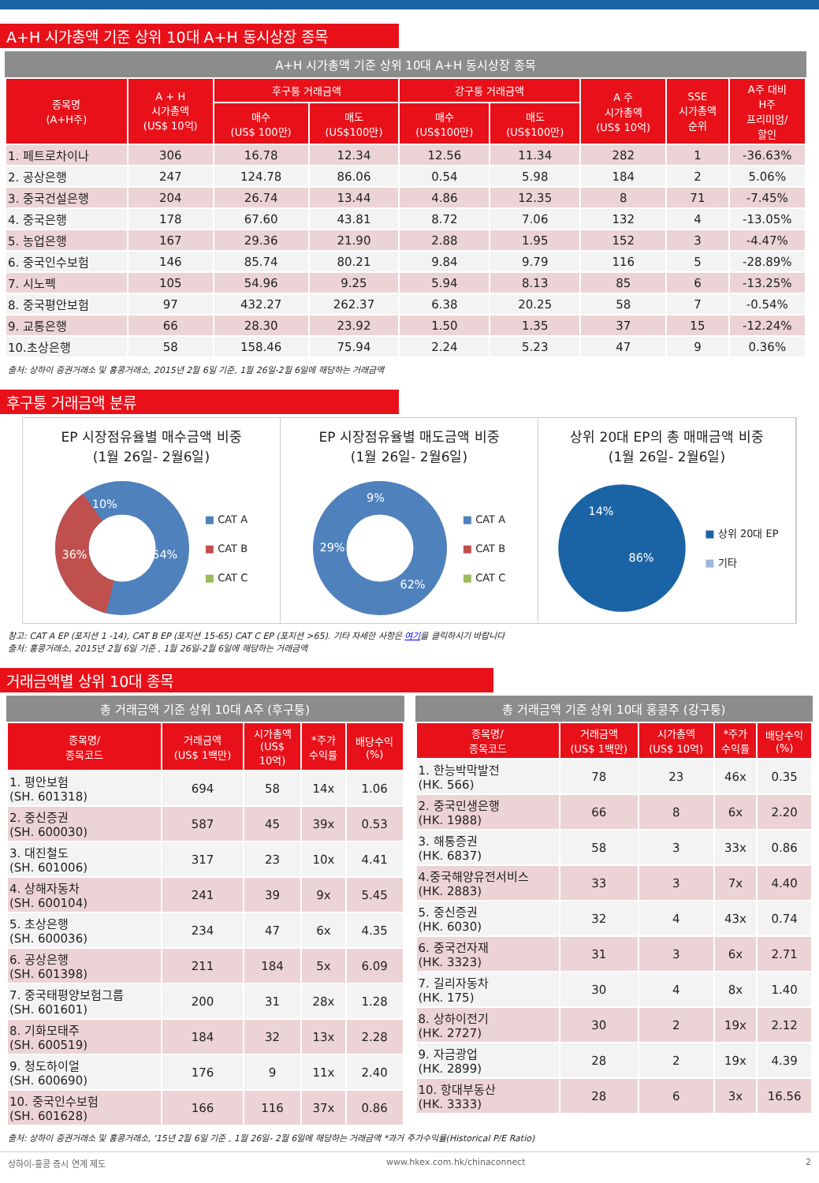A+H 시가총액 기준 상위 10대 A+H 동시상장 종목
A+H 시가총액 기준 상위 10대 A+H 동시상장 종목
| 종목명 (A+H주) | A + H 시가총액 (US$ 10억) | 후구퉁 거래금액 | | 강구퉁 거래금액 | | A 주 시가총액 (US$ 10억) | SSE 시가총액 순위 | A주 대비 H주 프리미엄/ 할인 |
| --- | --- | --- | --- | --- | --- | --- | --- | --- |
| | | 매수 (US$ 100만) | 매도 (US$100만) | 매수 (US$100만) | 매도 (US$100만) | | | |
| 1. 페트로차이나 | 306 | 16.78 | 12.34 | 12.56 | 11.34 | 282 | 1 | -36.63% |
| 2. 공상은행 | 247 | 124.78 | 86.06 | 0.54 | 5.98 | 184 | 2 | 5.06% |
| 3. 중국건설은행 | 204 | 26.74 | 13.44 | 4.86 | 12.35 | 8 | 71 | -7.45% |
| 4. 중국은행 | 178 | 67.60 | 43.81 | 8.72 | 7.06 | 132 | 4 | -13.05% |
| 5. 농업은행 | 167 | 29.36 | 21.90 | 2.88 | 1.95 | 152 | 3 | -4.47% |
| 6. 중국인수보험 | 146 | 85.74 | 80.21 | 9.84 | 9.79 | 116 | 5 | -28.89% |
| 7. 시노펙 | 105 | 54.96 | 9.25 | 5.94 | 8.13 | 85 | 6 | -13.25% |
| 8. 중국평안보험 | 97 | 432.27 | 262.37 | 6.38 | 20.25 | 58 | 7 | -0.54% |
| 9. 교통은행 | 66 | 28.30 | 23.92 | 1.50 | 1.35 | 37 | 15 | -12.24% |
| 10.초상은행 | 58 | 158.46 | 75.94 | 2.24 | 5.23 | 47 | 9 | 0.36% |
출처: 상하이 증권거래소 및 홍콩거래소, 2015년 2월 6일 기준, 1월 26일-2월 6일에 해당하는 거래금액
후구퉁 거래금액 분류
EP 시장점유율별 매수금액 비중
(1월 26일- 2월6일)
54%
36%
10%
■ CAT A
■ CAT B
■ CAT C
EP 시장점유율별 매도금액 비중
(1월 26일- 2월6일)
62%
29%
9%
■ CAT A
■ CAT B
■ CAT C
상위 20대 EP의 총 매매금액 비중
(1월 26일- 2월6일)
86%
14%
■ 상위 20대 EP
■ 기타
참고: CAT A EP (포지션 1 -14), CAT B EP (포지션 15-65) CAT C EP (포지션 >65). 기타 자세한 사항은 여기를 클릭하시기 바랍니다
출처: 홍콩거래소, 2015년 2월 6일 기준 , 1월 26일-2월 6일에 해당하는 거래금액
거래금액별 상위 10대 종목
총 거래금액 기준 상위 10대 A주 (후구퉁)
| 종목명/ 종목코드 | 거래금액 (US$ 1백만) | 시가총액 (US$ 10억) | *주가 수익률 | 배당수익 (%) |
| --- | --- | --- | --- | --- |
| 1. 평안보험 (SH. 601318) | 694 | 58 | 14x | 1.06 |
| 2. 중신증권 (SH. 600030) | 587 | 45 | 39x | 0.53 |
| 3. 대진철도 (SH. 601006) | 317 | 23 | 10x | 4.41 |
| 4. 상해자동차 (SH. 600104) | 241 | 39 | 9x | 5.45 |
| 5. 초상은행 (SH. 600036) | 234 | 47 | 6x | 4.35 |
| 6. 공상은행 (SH. 601398) | 211 | 184 | 5x | 6.09 |
| 7. 중국태평양보험그룹 (SH. 601601) | 200 | 31 | 28x | 1.28 |
| 8. 기화모태주 (SH. 600519) | 184 | 32 | 13x | 2.28 |
| 9. 청도하이얼 (SH. 600690) | 176 | 9 | 11x | 2.40 |
| 10. 중국인수보험 (SH. 601628) | 166 | 116 | 37x | 0.86 |
총 거래금액 기준 상위 10대 홍콩주 (강구퉁)
| 종목명/ 종목코드 | 거래금액 (US$ 1백만) | 시가총액 (US$ 10억) | *주가 수익률 | 배당수익 (%) |
| --- | --- | --- | --- | --- |
| 1. 한능박막발전 (HK. 566) | 78 | 23 | 46x | 0.35 |
| 2. 중국민생은행 (HK. 1988) | 66 | 8 | 6x | 2.20 |
| 3. 해통증권 (HK. 6837) | 58 | 3 | 33x | 0.86 |
| 4.중국해양유전서비스 (HK. 2883) | 33 | 3 | 7x | 4.40 |
| 5. 중신증권 (HK. 6030) | 32 | 4 | 43x | 0.74 |
| 6. 중국건자재 (HK. 3323) | 31 | 3 | 6x | 2.71 |
| 7. 길리자동차 (HK. 175) | 30 | 4 | 8x | 1.40 |
| 8. 상하이전기 (HK. 2727) | 30 | 2 | 19x | 2.12 |
| 9. 자금광업 (HK. 2899) | 28 | 2 | 19x | 4.39 |
| 10. 항대부동산 (HK. 3333) | 28 | 6 | 3x | 16.56 |
출처: 상하이 증권거래소 및 홍콩거래소, '15년 2월 6일 기준 , 1월 26일- 2월 6일에 해당하는 거래금액 *과거 주가수익률(Historical P/E Ratio)
상하이-홍콩 증시 연계 제도 www.hkex.com.hk/chinaconnect 2